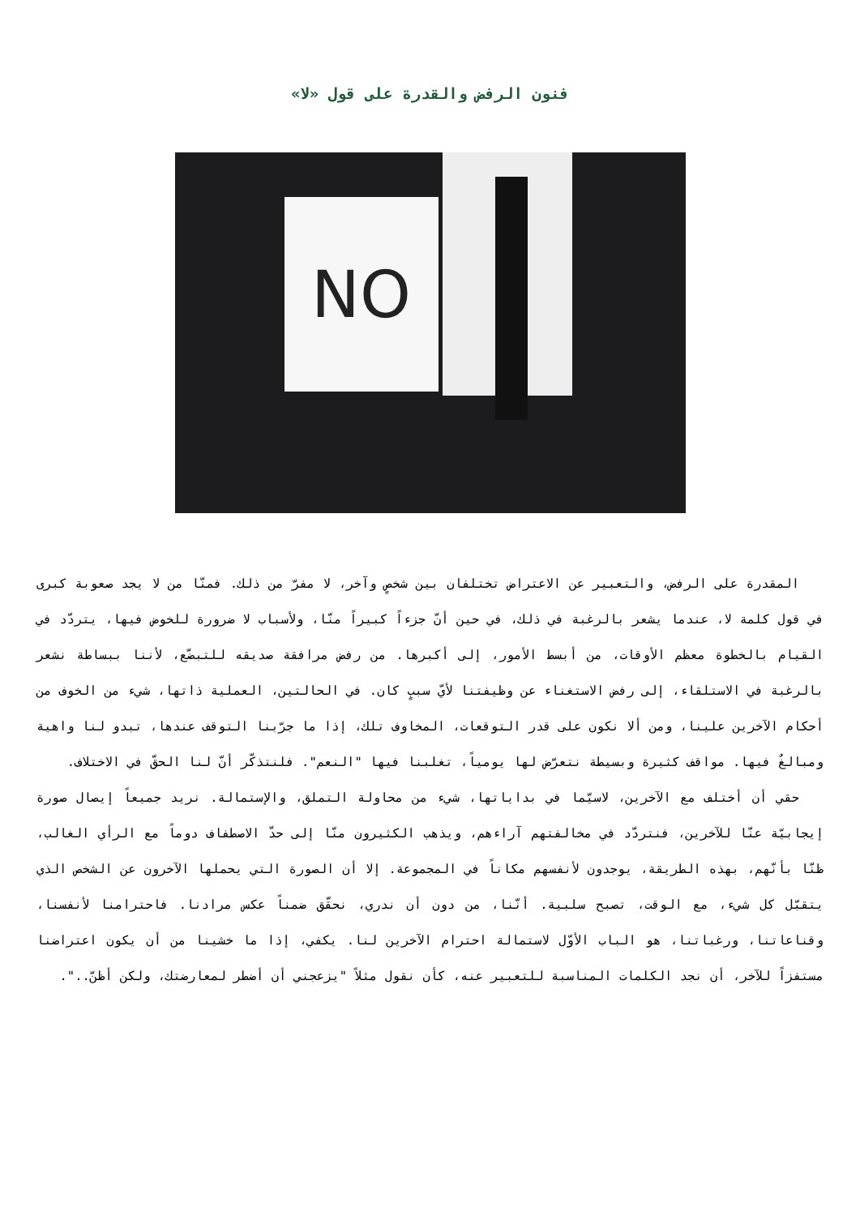فنون الرفض والقدرة على قول «لا»
NO
المقدرة على الرفض، والتعبير عن الاعتراض تختلفان بين شخصٍ وآخر، لا مفرّ من ذلك. فمنّا من لا يجد صعوبة كبرى في قول كلمة لا، عندما يشعر بالرغبة في ذلك، في حين أنّ جزءاً كبيراً منّا، ولأسباب لا ضرورة للخوض فيها، يتردّد في القيام بالخطوة معظم الأوقات، من أبسط الأمور، إلى أكبرها. من رفض مرافقة صديقه للتبضّع، لأننا ببساطة نشعر بالرغبة في الاستلقاء، إلى رفض الاستغناء عن وظيفتنا لأيّ سببٍ كان. في الحالتين، العملية ذاتها، شيء من الخوف من أحكام الآخرين علينا، ومن ألا نكون على قدر التوقعات، المخاوف تلك، إذا ما جرّبنا التوقف عندها، تبدو لنا واهية ومبالغٌ فيها. مواقف كثيرة وبسيطة نتعرّض لها يومياً، تغلبنا فيها "النعم". فلنتذكّر أنّ لنا الحقّ في الاختلاف.
حقي أن أختلف مع الآخرين، لاسيّما في بداياتها، شيء من محاولة التملق، والإستمالة. نريد جميعاً إيصال صورة إيجابيّة عنّا للآخرين، فنتردّد في مخالفتهم آراءهم، ويذهب الكثيرون منّا إلى حدّ الاصطفاف دوماً مع الرأي الغالب، ظنّا بأنّهم، بهذه الطريقة، يوجدون لأنفسهم مكاناً في المجموعة. إلا أن الصورة التي يحملها الآخرون عن الشخص الذي يتقبّل كل شيء، مع الوقت، تصبح سلبية. أنّنا، من دون أن ندري، نحقّق ضمناً عكس مرادنا. فاحترامنا لأنفسنا، وقناعاتنا، ورغباتنا، هو الباب الأوّل لاستمالة احترام الآخرين لنا. يكفي، إذا ما خشينا من أن يكون اعتراضنا مستفزاً للآخر، أن نجد الكلمات المناسبة للتعبير عنه، كأن نقول مثلاً "يزعجني أن أضطر لمعارضتك، ولكن أظنّ..".